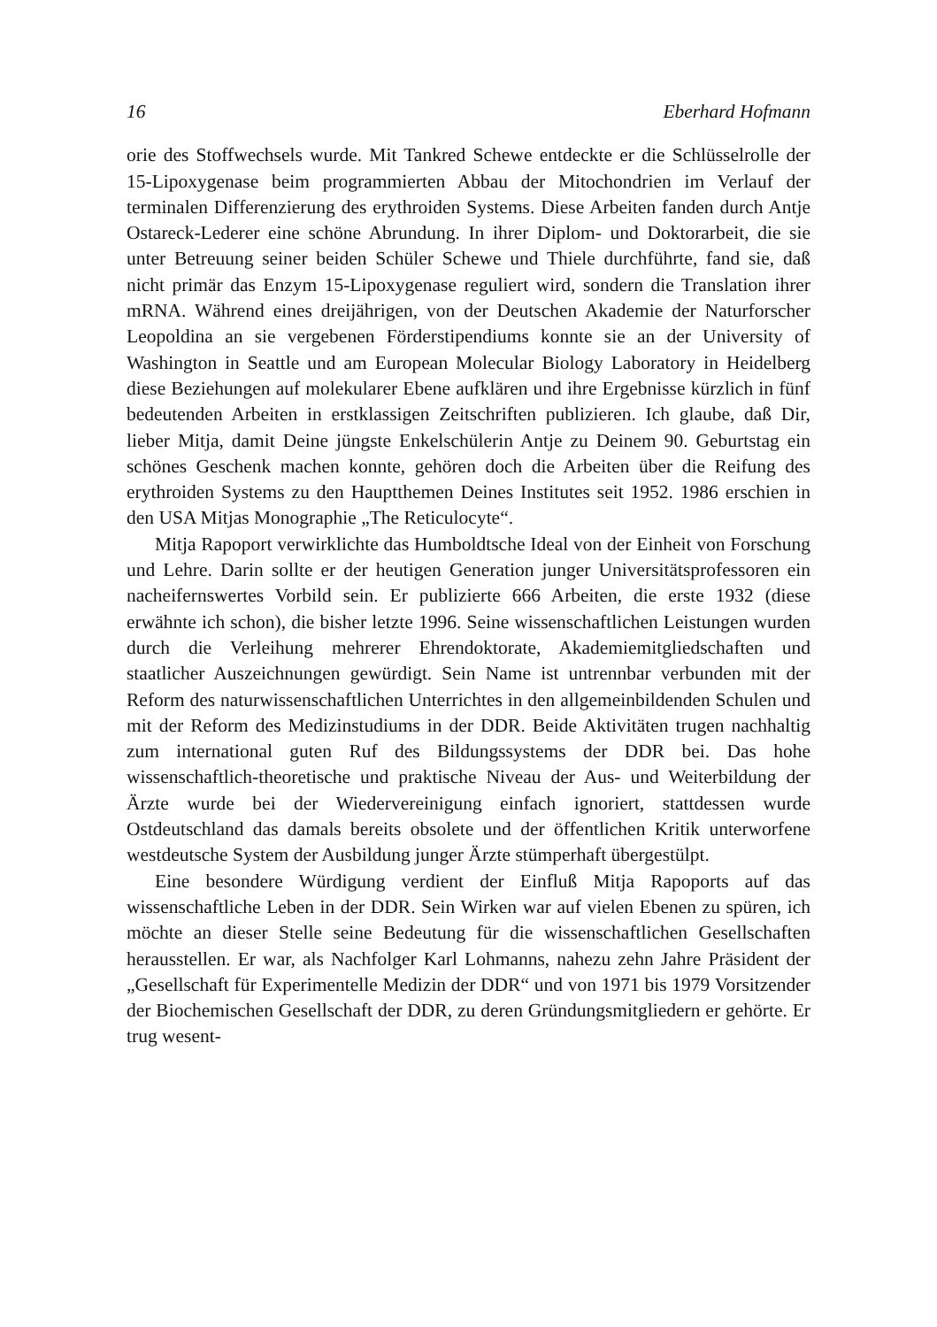16 Eberhard Hofmann
orie des Stoffwechsels wurde. Mit Tankred Schewe entdeckte er die Schlüsselrolle der 15-Lipoxygenase beim programmierten Abbau der Mitochondrien im Verlauf der terminalen Differenzierung des erythroiden Systems. Diese Arbeiten fanden durch Antje Ostareck-Lederer eine schöne Abrundung. In ihrer Diplom- und Doktorarbeit, die sie unter Betreuung seiner beiden Schüler Schewe und Thiele durchführte, fand sie, daß nicht primär das Enzym 15-Lipoxygenase reguliert wird, sondern die Translation ihrer mRNA. Während eines dreijährigen, von der Deutschen Akademie der Naturforscher Leopoldina an sie vergebenen Förderstipendiums konnte sie an der University of Washington in Seattle und am European Molecular Biology Laboratory in Heidelberg diese Beziehungen auf molekularer Ebene aufklären und ihre Ergebnisse kürzlich in fünf bedeutenden Arbeiten in erstklassigen Zeitschriften publizieren. Ich glaube, daß Dir, lieber Mitja, damit Deine jüngste Enkelschülerin Antje zu Deinem 90. Geburtstag ein schönes Geschenk machen konnte, gehören doch die Arbeiten über die Reifung des erythroiden Systems zu den Hauptthemen Deines Institutes seit 1952. 1986 erschien in den USA Mitjas Monographie „The Reticulocyte“.
Mitja Rapoport verwirklichte das Humboldtsche Ideal von der Einheit von Forschung und Lehre. Darin sollte er der heutigen Generation junger Universitätsprofessoren ein nacheifernswertes Vorbild sein. Er publizierte 666 Arbeiten, die erste 1932 (diese erwähnte ich schon), die bisher letzte 1996. Seine wissenschaftlichen Leistungen wurden durch die Verleihung mehrerer Ehrendoktorate, Akademiemitgliedschaften und staatlicher Auszeichnungen gewürdigt. Sein Name ist untrennbar verbunden mit der Reform des naturwissenschaftlichen Unterrichtes in den allgemeinbildenden Schulen und mit der Reform des Medizinstudiums in der DDR. Beide Aktivitäten trugen nachhaltig zum international guten Ruf des Bildungssystems der DDR bei. Das hohe wissenschaftlich-theoretische und praktische Niveau der Aus- und Weiterbildung der Ärzte wurde bei der Wiedervereinigung einfach ignoriert, stattdessen wurde Ostdeutschland das damals bereits obsolete und der öffentlichen Kritik unterworfene westdeutsche System der Ausbildung junger Ärzte stümperhaft übergestülpt.
Eine besondere Würdigung verdient der Einfluß Mitja Rapoports auf das wissenschaftliche Leben in der DDR. Sein Wirken war auf vielen Ebenen zu spüren, ich möchte an dieser Stelle seine Bedeutung für die wissenschaftlichen Gesellschaften herausstellen. Er war, als Nachfolger Karl Lohmanns, nahezu zehn Jahre Präsident der „Gesellschaft für Experimentelle Medizin der DDR“ und von 1971 bis 1979 Vorsitzender der Biochemischen Gesellschaft der DDR, zu deren Gründungsmitgliedern er gehörte. Er trug wesent-